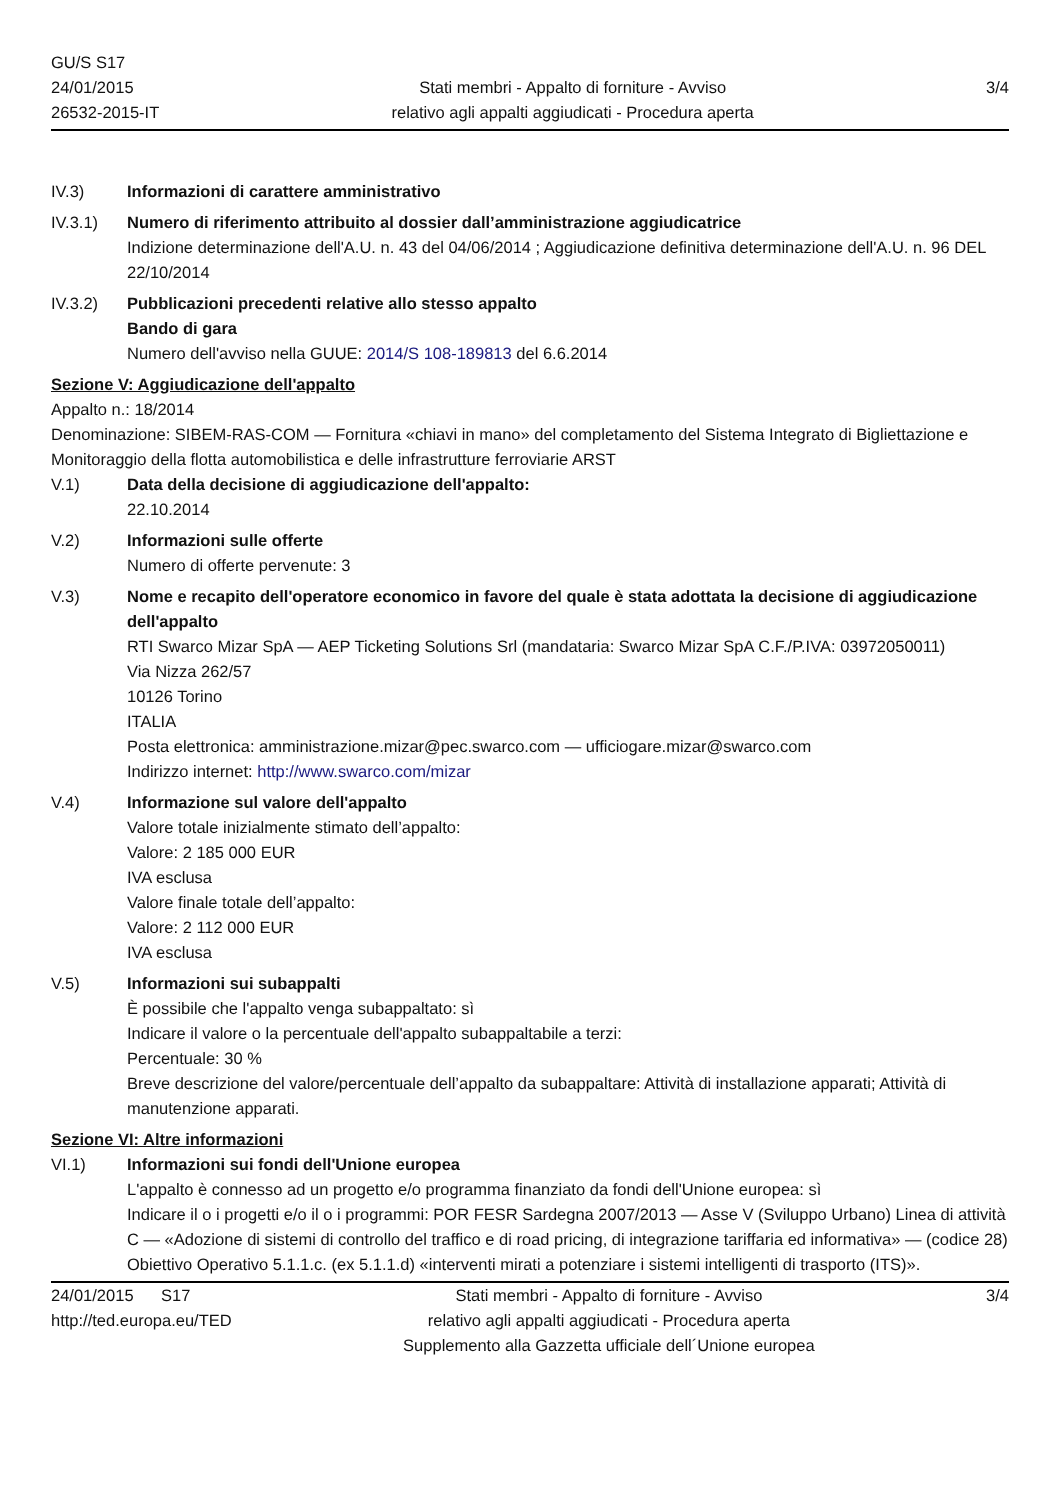GU/S S17
24/01/2015
26532-2015-IT
Stati membri - Appalto di forniture - Avviso
relativo agli appalti aggiudicati - Procedura aperta
3/4
IV.3) Informazioni di carattere amministrativo
IV.3.1) Numero di riferimento attribuito al dossier dall’amministrazione aggiudicatrice
Indizione determinazione dell'A.U. n. 43 del 04/06/2014 ; Aggiudicazione definitiva determinazione dell'A.U. n. 96 DEL 22/10/2014
IV.3.2) Pubblicazioni precedenti relative allo stesso appalto
Bando di gara
Numero dell'avviso nella GUUE: 2014/S 108-189813 del 6.6.2014
Sezione V: Aggiudicazione dell'appalto
Appalto n.: 18/2014
Denominazione: SIBEM-RAS-COM — Fornitura «chiavi in mano» del completamento del Sistema Integrato di Bigliettazione e Monitoraggio della flotta automobilistica e delle infrastrutture ferroviarie ARST
V.1) Data della decisione di aggiudicazione dell'appalto:
22.10.2014
V.2) Informazioni sulle offerte
Numero di offerte pervenute: 3
V.3) Nome e recapito dell'operatore economico in favore del quale è stata adottata la decisione di aggiudicazione dell'appalto
RTI Swarco Mizar SpA — AEP Ticketing Solutions Srl (mandataria: Swarco Mizar SpA C.F./P.IVA: 03972050011)
Via Nizza 262/57
10126 Torino
ITALIA
Posta elettronica: amministrazione.mizar@pec.swarco.com — ufficiogare.mizar@swarco.com
Indirizzo internet: http://www.swarco.com/mizar
V.4) Informazione sul valore dell'appalto
Valore totale inizialmente stimato dell’appalto:
Valore: 2 185 000 EUR
IVA esclusa
Valore finale totale dell’appalto:
Valore: 2 112 000 EUR
IVA esclusa
V.5) Informazioni sui subappalti
È possibile che l'appalto venga subappaltato: sì
Indicare il valore o la percentuale dell'appalto subappaltabile a terzi:
Percentuale: 30 %
Breve descrizione del valore/percentuale dell’appalto da subappaltare: Attività di installazione apparati; Attività di manutenzione apparati.
Sezione VI: Altre informazioni
VI.1) Informazioni sui fondi dell'Unione europea
L'appalto è connesso ad un progetto e/o programma finanziato da fondi dell'Unione europea: sì
Indicare il o i progetti e/o il o i programmi: POR FESR Sardegna 2007/2013 — Asse V (Sviluppo Urbano) Linea di attività C — «Adozione di sistemi di controllo del traffico e di road pricing, di integrazione tariffaria ed informativa» — (codice 28) Obiettivo Operativo 5.1.1.c. (ex 5.1.1.d) «interventi mirati a potenziare i sistemi intelligenti di trasporto (ITS)».
24/01/2015 S17
http://ted.europa.eu/TED
Stati membri - Appalto di forniture - Avviso
relativo agli appalti aggiudicati - Procedura aperta
Supplemento alla Gazzetta ufficiale dell´Unione europea
3/4